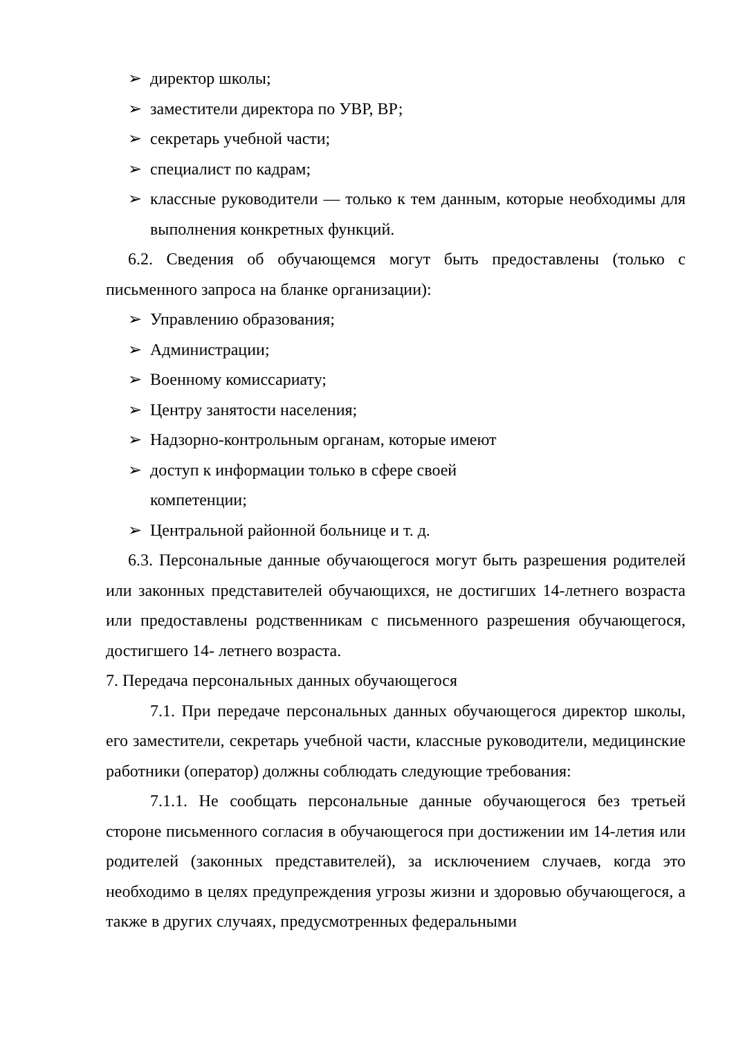➢ директор школы;
➢ заместители директора по УВР, ВР;
➢ секретарь учебной части;
➢ специалист по кадрам;
➢ классные руководители — только к тем данным, которые необходимы для выполнения конкретных функций.
6.2. Сведения об обучающемся могут быть предоставлены (только с письменного запроса на бланке организации):
➢ Управлению образования;
➢ Администрации;
➢ Военному комиссариату;
➢ Центру занятости населения;
➢ Надзорно-контрольным органам, которые имеют
➢ доступ к информации только в сфере своей
компетенции;
➢ Центральной районной больнице и т. д.
6.3. Персональные данные обучающегося могут быть разрешения родителей или законных представителей обучающихся, не достигших 14-летнего возраста или предоставлены родственникам с письменного разрешения обучающегося, достигшего 14- летнего возраста.
7. Передача персональных данных обучающегося
7.1. При передаче персональных данных обучающегося директор школы, его заместители, секретарь учебной части, классные руководители, медицинские работники (оператор) должны соблюдать следующие требования:
7.1.1. Не сообщать персональные данные обучающегося без третьей стороне письменного согласия в обучающегося при достижении им 14-летия или родителей (законных представителей), за исключением случаев, когда это необходимо в целях предупреждения угрозы жизни и здоровью обучающегося, а также в других случаях, предусмотренных федеральными